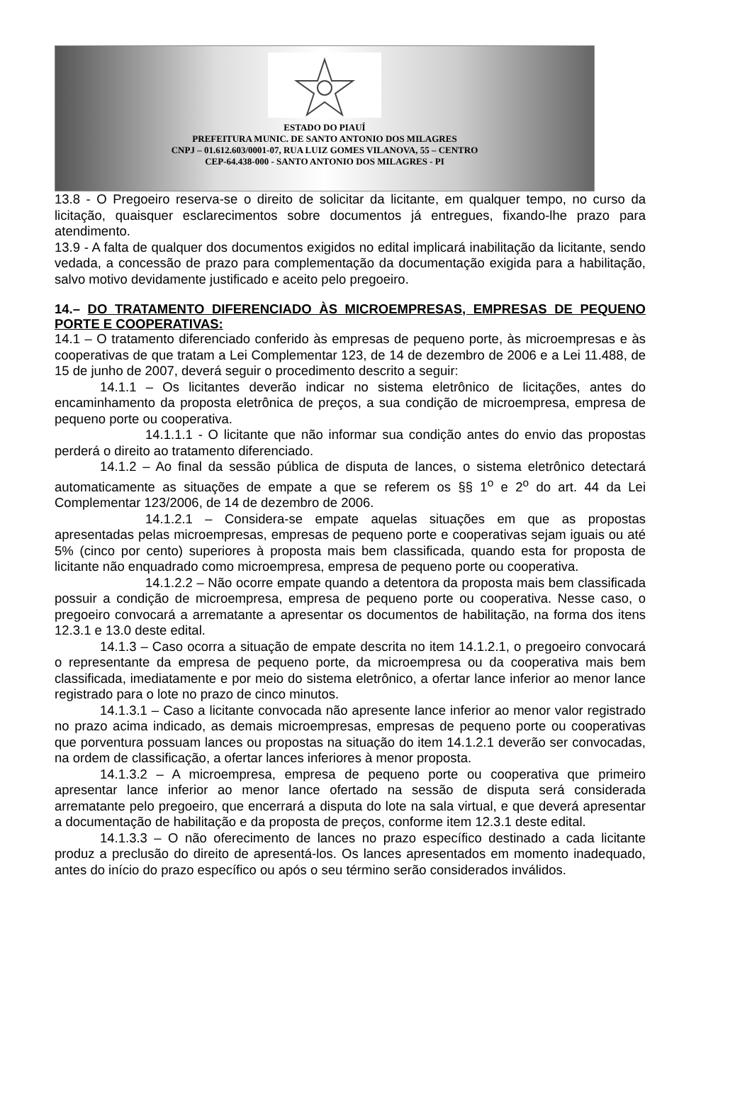ESTADO DO PIAUÍ
PREFEITURA MUNIC. DE SANTO ANTONIO DOS MILAGRES
CNPJ – 01.612.603/0001-07, RUA LUIZ GOMES VILANOVA, 55 – CENTRO
CEP-64.438-000 - SANTO ANTONIO DOS MILAGRES - PI
13.8 - O Pregoeiro reserva-se o direito de solicitar da licitante, em qualquer tempo, no curso da licitação, quaisquer esclarecimentos sobre documentos já entregues, fixando-lhe prazo para atendimento.
13.9 - A falta de qualquer dos documentos exigidos no edital implicará inabilitação da licitante, sendo vedada, a concessão de prazo para complementação da documentação exigida para a habilitação, salvo motivo devidamente justificado e aceito pelo pregoeiro.
14.– DO TRATAMENTO DIFERENCIADO ÀS MICROEMPRESAS, EMPRESAS DE PEQUENO PORTE E COOPERATIVAS:
14.1 – O tratamento diferenciado conferido às empresas de pequeno porte, às microempresas e às cooperativas de que tratam a Lei Complementar 123, de 14 de dezembro de 2006 e a Lei 11.488, de 15 de junho de 2007, deverá seguir o procedimento descrito a seguir:
14.1.1 – Os licitantes deverão indicar no sistema eletrônico de licitações, antes do encaminhamento da proposta eletrônica de preços, a sua condição de microempresa, empresa de pequeno porte ou cooperativa.
14.1.1.1 - O licitante que não informar sua condição antes do envio das propostas perderá o direito ao tratamento diferenciado.
14.1.2 – Ao final da sessão pública de disputa de lances, o sistema eletrônico detectará automaticamente as situações de empate a que se referem os §§ 1<sup>o</sup> e 2<sup>o</sup> do art. 44 da Lei Complementar 123/2006, de 14 de dezembro de 2006.
14.1.2.1 – Considera-se empate aquelas situações em que as propostas apresentadas pelas microempresas, empresas de pequeno porte e cooperativas sejam iguais ou até 5% (cinco por cento) superiores à proposta mais bem classificada, quando esta for proposta de licitante não enquadrado como microempresa, empresa de pequeno porte ou cooperativa.
14.1.2.2 – Não ocorre empate quando a detentora da proposta mais bem classificada possuir a condição de microempresa, empresa de pequeno porte ou cooperativa. Nesse caso, o pregoeiro convocará a arrematante a apresentar os documentos de habilitação, na forma dos itens 12.3.1 e 13.0 deste edital.
14.1.3 – Caso ocorra a situação de empate descrita no item 14.1.2.1, o pregoeiro convocará o representante da empresa de pequeno porte, da microempresa ou da cooperativa mais bem classificada, imediatamente e por meio do sistema eletrônico, a ofertar lance inferior ao menor lance registrado para o lote no prazo de cinco minutos.
14.1.3.1 – Caso a licitante convocada não apresente lance inferior ao menor valor registrado no prazo acima indicado, as demais microempresas, empresas de pequeno porte ou cooperativas que porventura possuam lances ou propostas na situação do item 14.1.2.1 deverão ser convocadas, na ordem de classificação, a ofertar lances inferiores à menor proposta.
14.1.3.2 – A microempresa, empresa de pequeno porte ou cooperativa que primeiro apresentar lance inferior ao menor lance ofertado na sessão de disputa será considerada arrematante pelo pregoeiro, que encerrará a disputa do lote na sala virtual, e que deverá apresentar a documentação de habilitação e da proposta de preços, conforme item 12.3.1 deste edital.
14.1.3.3 – O não oferecimento de lances no prazo específico destinado a cada licitante produz a preclusão do direito de apresentá-los. Os lances apresentados em momento inadequado, antes do início do prazo específico ou após o seu término serão considerados inválidos.